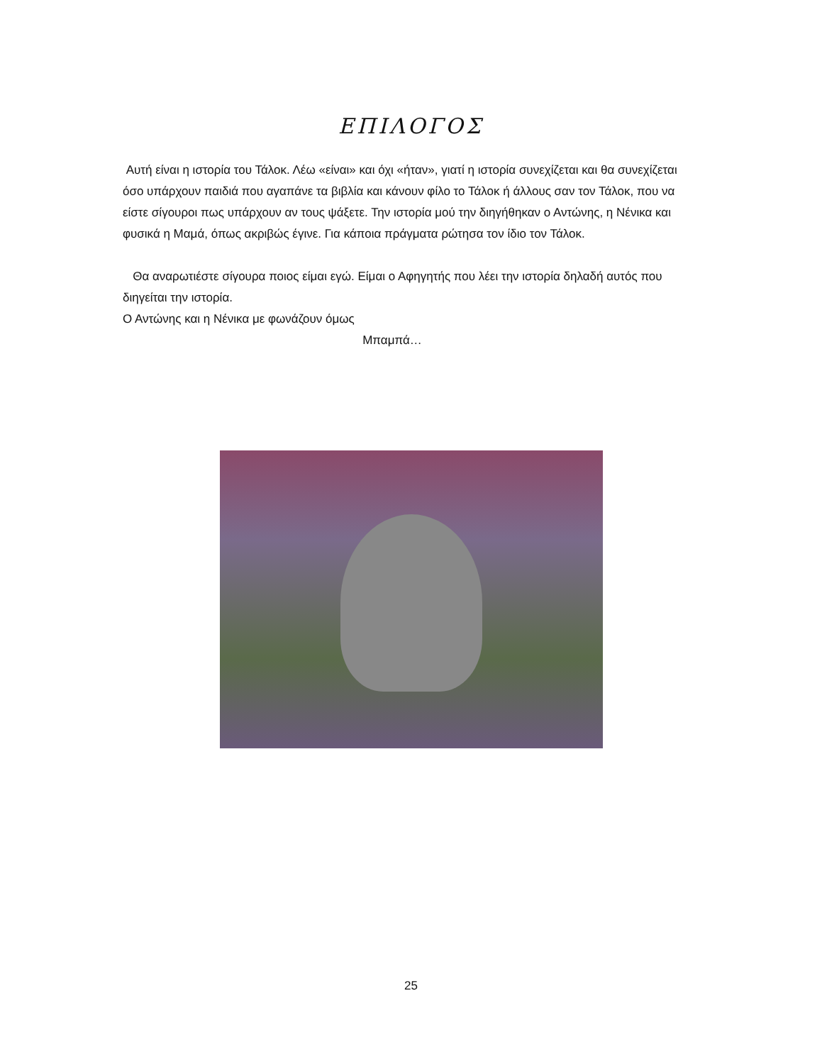ΕΠΙΛΟΓΟΣ
Αυτή είναι η ιστορία του Τάλοκ. Λέω «είναι» και όχι «ήταν», γιατί η ιστορία συνεχίζεται και θα συνεχίζεται όσο υπάρχουν παιδιά που αγαπάνε τα βιβλία και κάνουν φίλο το Τάλοκ ή άλλους σαν τον Τάλοκ, που να είστε σίγουροι πως υπάρχουν αν τους ψάξετε. Την ιστορία μού την διηγήθηκαν ο Αντώνης, η Νένικα και φυσικά η Μαμά, όπως ακριβώς έγινε. Για κάποια πράγματα ρώτησα τον ίδιο τον Τάλοκ.
Θα αναρωτιέστε σίγουρα ποιος είμαι εγώ. Είμαι ο Αφηγητής που λέει την ιστορία δηλαδή αυτός που διηγείται την ιστορία.
Ο Αντώνης και η Νένικα με φωνάζουν όμως
Μπαμπά…
25